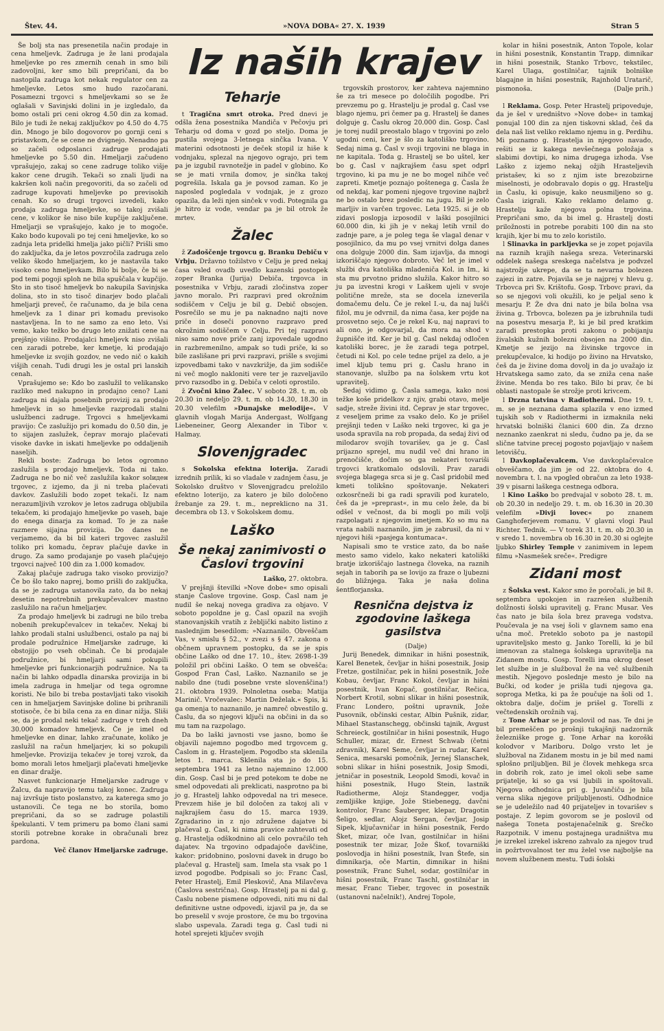Štev. 44. »NOVA DOBA« 27. X. 1939 Stran 5
Še bolj sta nas presenetila način prodaje in cena hmeljevk. Zadruga je že lani prodajala hmeljevke po res zmernih cenah in smo bili zadovoljni, ker smo bili prepričani, da bo nastopila zadruga kot nekak regulator cen za hmeljevke. Letos smo hudo razočarani. Posamezni trgovci s hmeljevkami so se že oglašali v Savinjski dolini in je izgledalo, da bomo ostali pri ceni okrog 4.50 din za komad. Bilo je tudi že nekaj zaključkov po 4.50 do 4.75 din. Mnogo je bilo dogovorov po gornji ceni s pristavkom, če se cene ne dvignejo. Nenadno pa so začeli odposlanci zadruge prodajati hmeljevke po 5.50 din. Hmeljarji začudeno vprašujejo, zakaj so cene zadruge toliko višje kakor cene drugih. Tekači so znali ljudi na kakršen koli način pregovoriti, da so začeli od zadruge kupovati hmeljevke po previsokih cenah. Ko so drugi trgovci izvedeli, kako prodaja zadruga hmeljevke, so takoj zvišali cene, v kolikor še niso bile kupčije zaključene. Hmeljarji se vprašujejo, kako je to mogoče. Kako bodo kupovali po tej ceni hmeljevke, ko so zadnja leta pridelki hmelja jako pičli? Prišli smo do zaključka, da je letos povzročila zadruga zelo veliko škodo hmeljarjem, ko je nastavila tako visoko ceno hmeljevkam. Bilo bi bolje, če bi se pod temi pogoji sploh ne bila spuščala v kupčijo. Sto in sto tisoč hmeljevk bo nakupila Savinjska dolina, sto in sto tisoč dinarjev bodo plačali hmeljarji preveč, če računamo, da je bila cena hmeljevk za 1 dinar pri komadu previsoko nastavljena. In to ne samo za eno leto. Vsi vemo, kako težko bo drugo leto znižati cene na prejšnjo višino. Prodajalci hmeljevk niso zvišali cen zaradi potrebe, ker kmetje, ki prodajajo hmeljevke iz svojih gozdov, ne vedo nič o kakih višjih cenah. Tudi drugi les je ostal pri lanskih cenah.
Vprašujemo se: Kdo bo zaslužil to velikansko razliko med nakupno in prodajno ceno? Lani zadruga ni dajala posebnih provizij za prodajo hmeljevk in so hmeljevke razprodali stalni uslužbenci zadruge. Trgovci s hmeljevkami pravijo: Če zaslužijo pri komadu do 0.50 din, je to sijajen zaslužek, čeprav morajo plačevati visoke davke in iskati hmeljevke po oddaljenih naseljih.
Rekli boste: Zadruga bo letos ogromno zaslužila s prodajo hmeljevk. Toda ni tako. Zadruga ne bo nič več zaslužila kakor solиден trgovec, z izjemo, da ji ni treba plačevati davkov. Zaslužili bodo zopet tekači. Iz nam nerazumljivih vzrokov je letos zadruga obljubila tekačem, ki prodajajo hmeljevke po vaseh, baje do enega dinarja za komad. To je za naše razmere sijajna provizija. Do danes ne verjamemo, da bi bil kateri trgovec zaslužil toliko pri komadu, čeprav plačuje davke in drugo. Za samo prodajanje po vaseh plačujejo trgovci največ 100 din za 1.000 komadov.
Zakaj plačuje zadruga tako visoko provizijo? Če bo šlo tako naprej, bomo prišli do zaključka, da se je zadruga ustanovila zato, da bo nekaj desetin nepotrebnih prekupčevalcev mastno zaslužilo na račun hmeljarjev.
Za prodajo hmeljevk bi zadrugi ne bilo treba nobenih prekupčevalcev in tekačev. Nekaj bi lahko prodali stalni uslužbenci, ostalo pa naj bi prodale podružnice Hmeljarske zadruge, ki obstojijo po vseh občinah. Če bi prodajale podružnice, bi hmeljarji sami pokupili hmeljevke pri funkcionarjih podružnice. Na ta način bi lahko odpadla dinarska provizija in bi imela zadruga in hmeljar od tega ogromne koristi. Ne bilo bi treba postavljati tako visokih cen in hmeljarjem Savinjske doline bi prihranili stotisoče, če bi bila cena za en dinar nižja. Sliši se, da je prodal neki tekač zadruge v treh dneh 30.000 komadov hmeljevk. Če je imel od hmeljevke en dinar, lahko zračunate, koliko je zaslužil na račun hmeljarjev, ki so pokupili hmeljevke. Provizija tekačev je torej vzrok, da bomo morali letos hmeljarji plačevati hmeljevke en dinar dražje.
Nasvet funkcionarje Hmeljarske zadruge v Žalcu, da napravijo temu takoj konec. Zadruga naj izvršuje tisto poslanstvo, za katerega smo jo ustanovili. Če tega ne bo storila, bomo prepričani, da so se zadruge polastili špekulanti. V tem primeru pa bomo člani sami storili potrebne korake in obračunali brez pardona.
Več članov Hmeljarske zadruge.
Iz naših krajev
Teharje
t Tragična smrt otroka. Pred dnevi je odšla žena posestnika Mandiča v Pečovju pri Teharju od doma v gozd po steljo. Doma je pustila svojega 3-letnega sinčka Ivana. V materini odsotnosti je deček stopil iz hiše k vodnjaku, splezal na njegovo ograjo, pri tem pa je izgubil ravnotežje in padel v globino. Ko se je mati vrnila domov, je sinčka takoj pogrešila. Iskala ga je povsod zaman. Ko je naposled pogledala v vodnjak, je z grozo opazila, da leži njen sinček v vodi. Potegnila ga je hitro iz vode, vendar pa je bil otrok že mrtev.
Žalec
ž Zadoščenje trgovcu g. Branku Debiču v Vrbju. Državno tožilstvo v Celju je pred nekaj časa vsled ovadb uvedlo kazenski postopek zoper Branka (Jurija) Debiča, trgovca in posestnika v Vrbju, zaradi zločinstva zoper javno moralo. Pri razpravi pred okrožnim sodiščem v Celju je bil g. Debič obsojen. Posrečilo se mu je pa naknadno najti nove priče in doseči ponovno razpravo pred okrožnim sodiščem v Celju. Pri tej razpravi niso samo nove priče zanj izpovedale ugodno in razbremenilno, ampak so tudi priče, ki so bile zaslišane pri prvi razpravi, prišle s svojimi izpovedbami tako v navzkrižje, da jim sodišče ni več moglo nakloniti vere ter je razveljavilo prvo razsodbo in g. Debiča v celoti oprostilo.
ž Zvočni kino Žalec. V soboto 28. t. m. ob 20.30 in nedeljo 29. t. m. ob 14.30, 18.30 in 20.30 velefilm »Dunajske melodije«. V glavnih vlogah Marija Andergast, Wolfgang Liebeneiner, Georg Alexander in Tibor v. Halmay.
Slovenjgradec
s Sokolska efektna loterija. Zaradi izrednih prilik, ki so vladale v zadnjem času, je Sokolsko društvo v Slovenjgradcu preložilo efektno loterijo, za katero je bilo določeno žrebanje za 29. t. m., nepreklicno na 31. decembra ob 13. v Sokolskem domu.
Laško
Še nekaj zanimivosti o Časlovi trgovini
Laško, 27. oktobra.
V prejšnji številki »Nove dobe« smo opisali stanje Časlove trgovine. Gosp. Časl nam je nudil še nekaj novega gradiva za objavo. V soboto popoldne je g. Časl opazil na svojih stanovanjskih vratih z žebljički nabito listino z naslednjim besedilom: »Naznanilo. Obveščam Vas, v smislu § 52., v zvezi s § 47. zakona o občnem upravnem postopku, da se je spis občine Laško od dne 17. 10., štev. 2698-1-39 položil pri občini Laško. O tem se obvešča: Gospod Fran Časl, Laško. Naznanilo se je nabilo dne (tudi posebne vrste slovenščina!) 21. oktobra 1939. Polnoletna oseba: Matija Marinič. Vročevalec: Martin Deželak.« Spis, ki ga omenja to naznanilo, je namreč obvestilo g. Časlu, da so njegovi ključi na občini in da so mu tam na razpolago.
Da bo laški javnosti vse jasno, bomo še objavili najemno pogodbo med trgovcem g. Časlom in g. Hrasteljem. Pogodbo sta sklenila letos 1. marca. Sklenila sta jo do 15. septembra 1941 za letno najemnino 12.000 din. Gosp. Časl bi je pred potekom te dobe ne smel odpovedati ali preklicati, nasprotno pa bi jo g. Hrastelj lahko odpovedal na tri mesece. Prevzem hiše je bil določen za takoj ali v najkrajšem času do 15. marca 1939. Zgradarino in z njo združene dajatve bi plačeval g. Časl, ki nima pravice zahtevati od g. Hrastelja odškodnino ali celo povračilo teh dajatev. Na trgovino odpadajoče davščine, kakor: pridobnino, poslovni davek in drugo bo plačeval g. Hrastelj sam. Imela sta vsak po 1 izvod pogodbe. Podpisali so jo: Franc Časl, Peter Hrastelj, Emil Pleskovič, Ana Milavčeva (Časlova sestrična). Gosp. Hrastelj pa ni dal g. Časlu nobene pismene odpovedi, niti mu ni dal definitivne ustne odpovedi, izjavil pa je, da se bo preselil v svoje prostore, če mu bo trgovina slabo uspevala. Zaradi tega g. Časl tudi ni hotel sprejeti ključev svojih
trgovskih prostorov, ker zahteva najemnino še za tri mesece po določilih pogodbe. Pri prevzemu po g. Hrastelju je prodal g. Časl vse blago njemu, pri čemer pa g. Hrastelj še danes dolguje g. Časlu okrog 20.000 din. Gosp. Časl je torej nudil preostalo blago v trgovini po zelo ugodni ceni, ker je šlo za katoliško trgovino. Sedaj nima g. Časl v svoji trgovini ne blaga in ne kapitala. Toda g. Hrastelj se bo uštel, ker bo g. Časl v najkrajšem času spet odprl trgovino, ki pa mu je ne bo mogel nihče več zapreti. Kmetje poznajo poštenega g. Časla že od nekdaj, kar pomeni njegove trgovine najbrž ne bo ostalo brez posledic na jugu. Bil je zelo marljiv in varčen trgovec. Leta 1925. si je ob zidavi poslopja izposodil v laški posojilnici 60.000 din, ki jih je v nekaj letih vrnil do zadnje pare, a je poleg tega še vlagal denar v posojilnico, da mu po vsej vrnitvi dolga danes ona dolguje 2000 din. Sam izjavlja, da mnogi izkoriščajo njegovo dobroto. Več let je imel v službi dva katoliška mladeniča Kol. in Im., ki sta mu prvotno pridno služila. Kakor hitro so ju pa izvestni krogi v Laškem ujeli v svoje politične mreže, sta se docela izneverila domačemu delu. Če je rekel I.-u, da naj lušči fižol, mu je odvrnil, da nima časa, ker pojde na prosvetno sejo. Če je rekel K-u, naj napravi to ali ono, je odgovarjal, da mora na shod v župnišče itd. Ker je bil g. Časl nekdaj odločen katoliški borec, je že zaradi tega potrpel, četudi ni Kol. po cele tedne prijel za delo, a je imel kljub temu pri g. Časlu hrano in stanovanje, službo pa na šolskem vrtu kot upravitelj.
Sedaj vidimo g. Časla samega, kako nosi težke koše pridelkov z njiv, grabi otavo, melje sadje, streže živini itd. Čeprav je star trgovec, z veseljem prime za vsako delo. Ko je prišel prejšnji teden v Laško neki trgovec, ki ga je usoda spravila na rob propada, da sedaj živi od milodarov svojih tovarišev, ga je g. Časl prijazno sprejel, mu nudil več dni hrano in prenočišče, dočim so ga nekateri tovariši trgovci kratkomalo odslovili. Prav zaradi svojega blagega srca si je g. Časl pridobil med kmeti tolikšno spoštovanje. Nekateri ozkosrčneži bi ga radi spravili pod kuratelo, češ da je »preprast«, in mu celo žele, da bi odšel v večnost, da bi mogli po mili volji razpolagati z njegovim imetjem. Ko so mu na vrata nabili naznanilo, jim je zabrusil, da ni v njegovi hiši »pasjega kontumaca«.
Napisali smo te vrstice zato, da bo naše mesto samo videlo, kako nekateri katoliški bratje izkoriščajo lastnega človeka, na raznih sejah in taborih pa se lovijo za fraze o ljubezni do bližnjega. Taka je naša dolina šentflorjanska.
Resnična dejstva iz zgodovine laškega gasilstva
(Dalje)
Jurij Benedek, dimnikar in hišni posestnik, Karel Benetek, čevljar in hišni posestnik, Josip Fretze, gostilničar, pek in hišni posestnik, Jože Kobau, čevljar, Franc Kokol, čevljar in hišni posestnik, Ivan Kopač, gostilničar, Rečica, Norbert Krotil, sobni slikar in hišni posestnik, Franc Londero, poštni upravnik, Jože Pusovnik, občinski cestar, Albin Pušnik, zidar, Mihael Stastanschegg, občinski tajnik, Avgust Schreieck, gostilničar in hišni posestnik, Hugo Schuller, mizar, dr. Ernest Schwab (četni zdravnik), Karel Seme, čevljar in rudar, Karel Senica, mesarski pomočnik, Jernej Slanschek, sobni slikar in hišni posestnik, Josip Smodi, jetničar in posestnik, Leopold Smodi, kovač in hišni posestnik, Hugo Stein, lastnik Radiotherme, Alojz Standegger, vodja zemljiške knjige, Jože Stiebenegg, davčni kontrolor, Franc Šauberger, klepar, Dragotin Šeligo, sedlar, Alojz Sergan, čevljar, Josip Sipek, ključavničar in hišni posestnik, Ferdo Šket, mizar, oče Ivan, gostilničar in hišni posestnik ter mizar, Jože Škof, tovarniški poslovodja in hišni posestnik, Ivan Štefe, sin dimnikarja, oče Martin, dimnikar in hišni posestnik, Franc Suhel, sodar, gostilničar in hišni posestnik, Franc Taschl, gostilničar in mesar, Franc Tieber, trgovec in posestnik (ustanovni načelnik!), Andrej Topole,
kolar in hišni posestnik, Anton Topole, kolar in hišni posestnik, Konstantin Trapp, dimnikar in hišni posestnik, Stanko Trbovc, tekstilec, Karel Ulaga, gostilničar, tajnik bolniške blagajne in hišni posestnik, Rajnhold Uratarič, pismonoša. (Dalje prih.)
l Reklama. Gosp. Peter Hrastelj pripoveduje, da je šel v uredništvo »Nove dobe« in tamkaj ponujal 100 din za njen tiskovni sklad, češ da dela naš list veliko reklamo njemu in g. Perdihu. Mi poznamo g. Hrastelja in njegovo navado, rešiti se iz kakega nevšečnega položaja s slabimi dovtipi, ko nima drugega izhoda. Vse Laško z izjemo nekaj ožjih Hrasteljevih pristašev, ki so z njim iste brezobzirne miselnosti, je odobravalo dopis o gg. Hrastelju in Časlu, ki opisuje, kako neusmiljeno so g. Časla izigrali. Kako reklamo delamo g. Hrastelju kaže njegova polna trgovina. Prepričani smo, da bi imel g. Hrastelj dosti priložnosti in potrebe porabiti 100 din na sto krajih, kjer bi mu to zelo koristilo.
l Slinavka in parkljevka se je zopet pojavila na raznih krajih našega sreza. Veterinarski oddelek našega sreskega načelstva je podvzel najstrožje ukrepe, da se ta nevarna bolezen zajezi in zatre. Pojavila se je najprej v hlevu g. Trbovca pri Sv. Krištofu. Gosp. Trbovc pravi, da so se njegovi voli okužili, ko je peljal seno k mesarju P. Že dva dni nato je bila bolna vsa živina g. Trbovca, bolezen pa je izbruhnila tudi na posestvu mesarja P., ki je bil pred kratkim zaradi prestopka proti zakonu o pobijanju živalskih kužnih bolezni obsojen na 2000 din. Kmetje se jezijo na živinske trgovce in prekupčevalce, ki hodijo po živino na Hrvatsko, češ da je živine doma dovolj in da jo uvažajo iz Hrvatskega samo zato, da se zniža cena naše živine. Menda bo res tako. Bilo bi prav, če bi oblasti nastopale še strožje proti krivcem.
l Drzna tatvina v Radiothermi. Dne 19. t. m. se je neznana dama splazila v eno izmed tujskih sob v Radiothermi in izmaknila neki hrvatski bolniški članici 600 din. Za drzno neznanko zaenkrat ni sledu, čudno pa je, da se slične tatvine precej pogosto pojavljajo v našem letovišču.
l Davkoplačevalcem. Vse davkoplačevalce obveščamo, da jim je od 22. oktobra do 4. novembra t. l. na vpogled obračun za leto 1938-39 v pisarni laškega cestnega odbora.
l Kino Laško bo predvajal v soboto 28. t. m. ob 20.30 in nedeljo 29. t. m. ob 16.30 in 20.30 velefilm »Divji lovec« po znanem Ganghoferjevem romanu. V glavni vlogi Paul Richter. Tednik. — V torek 31. t. m. ob 20.30 in v sredo 1. novembra ob 16.30 in 20.30 si oglejte ljubko Shirley Temple v zanimivem in lepem filmu »Nasmešek sreče«. Predigre
Zidani most
z Šolska vest. Kakor smo že poročali, je bil 8. septembra upokojen in razrešen službenih dolžnosti šolski upravitelj g. Franc Musar. Ves čas nato je bila šola brez pravega vodstva. Poučevala je na vsej šoli v glavnem samo ena učna moč. Preteklo soboto pa je nastopil upraviteljsko mesto g. Janko Torelli, ki je bil imenovan za stalnega šolskega upravitelja na Zidanem mostu. Gosp. Torelli ima okrog deset let službe in je služboval že na več službenih mestih. Njegovo poslednje mesto je bilo na Bučki, od koder je prišla tudi njegova ga. soproga Metka, ki pa že poučuje na šoli od 1. oktobra dalje, dočim je prišel g. Torelli z večtedenskih orožnih vaj.
z Tone Arhar se je poslovil od nas. Te dni je bil premeščen po prošnji tukajšnji nadzornik železniške proge g. Tone Arhar na koroški kolodvor v Mariboru. Dolgo vrsto let je služboval na Zidanem mostu in je bil med nami splošno priljubljen. Bil je človek mehkega srca in dobrih rok, zato je imel okoli sebe same prijatelje, ki so ga vsi ljubili in spoštovali. Njegova odhodnica pri g. Juvančiču je bila verna slika njegove priljubljenosti. Odhodnice se je udeležilo nad 40 prijateljev in tovarišev s postaje. Z lepim govorom se je poslovil od našega Toneta postajenačelnik g. Srečko Razpotnik. V imenu postajnega uradništva mu je izrekel izrekel iskreno zahvalo za njegov trud in požrtvovalnost ter mu želel vse najboljše na novem službenem mestu. Tudi šolski